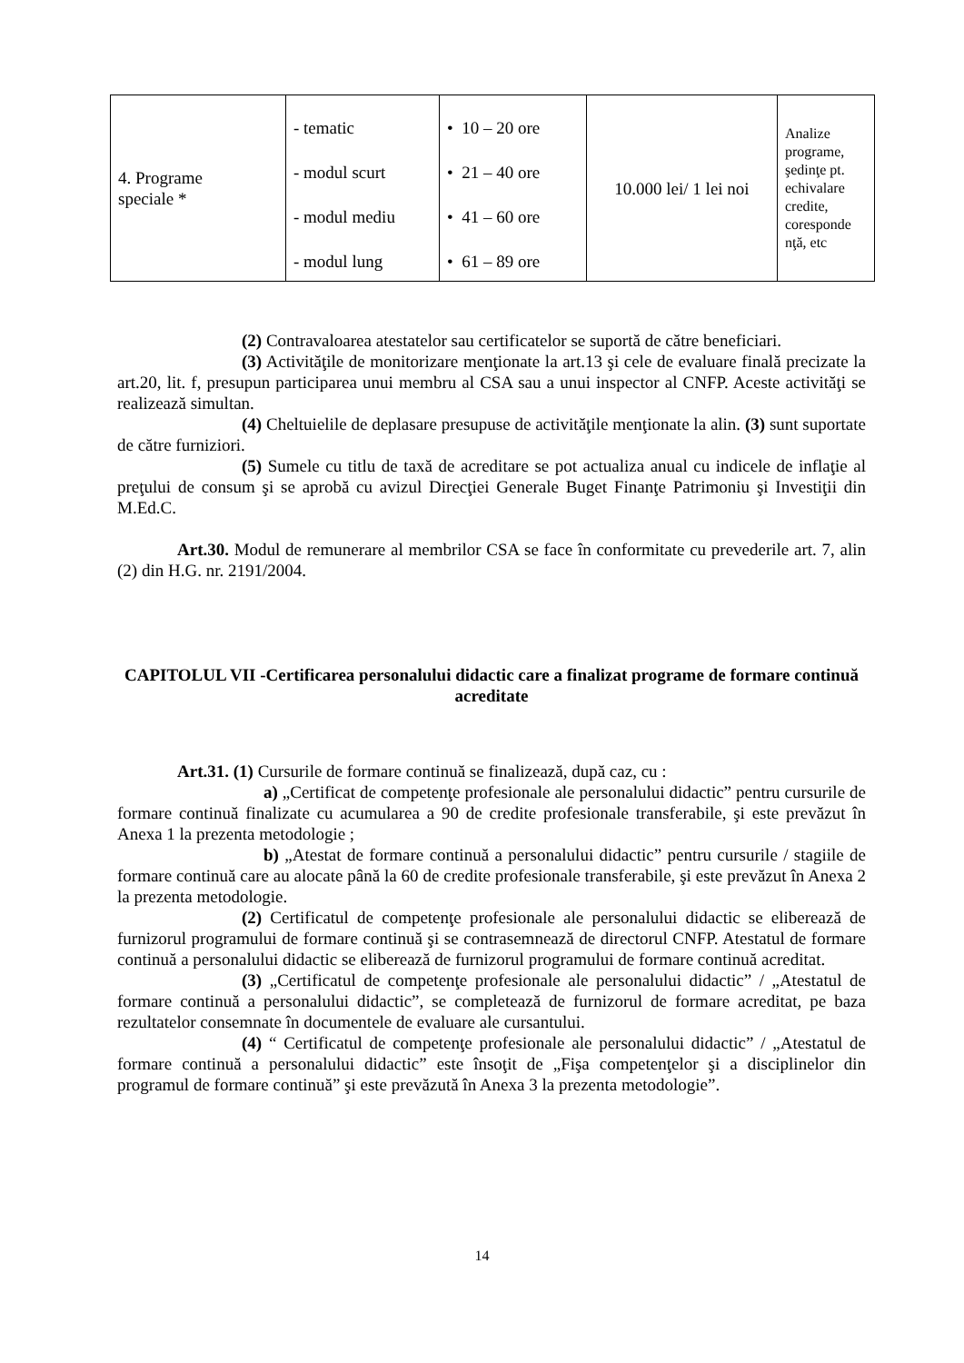| 4. Programe speciale * | - tematic - modul scurt - modul mediu - modul lung | • 10 – 20 ore • 21 – 40 ore • 41 – 60 ore • 61 – 89 ore | 10.000 lei/ 1 lei noi | Analize programe, şedinţe pt. echivalare credite, coresponde nţă, etc |
(2) Contravaloarea atestatelor sau certificatelor se suportă de către beneficiari.
(3) Activităţile de monitorizare menţionate la art.13 şi cele de evaluare finală precizate la art.20, lit. f, presupun participarea unui membru al CSA sau a unui inspector al CNFP. Aceste activităţi se realizează simultan.
(4) Cheltuielile de deplasare presupuse de activităţile menţionate la alin. (3) sunt suportate de către furniziori.
(5) Sumele cu titlu de taxă de acreditare se pot actualiza anual cu indicele de inflaţie al preţului de consum şi se aprobă cu avizul Direcţiei Generale Buget Finanţe Patrimoniu şi Investiţii din M.Ed.C.
Art.30. Modul de remunerare al membrilor CSA se face în conformitate cu prevederile art. 7, alin (2) din H.G. nr. 2191/2004.
CAPITOLUL VII -Certificarea personalului didactic care a finalizat programe de formare continuă acreditate
Art.31. (1) Cursurile de formare continuă se finalizează, după caz, cu :
a) „Certificat de competenţe profesionale ale personalului didactic” pentru cursurile de formare continuă finalizate cu acumularea a 90 de credite profesionale transferabile, şi este prevăzut în Anexa 1 la prezenta metodologie ;
b) „Atestat de formare continuă a personalului didactic” pentru cursurile / stagiile de formare continuă care au alocate până la 60 de credite profesionale transferabile, şi este prevăzut în Anexa 2 la prezenta metodologie.
(2) Certificatul de competenţe profesionale ale personalului didactic se eliberează de furnizorul programului de formare continuă şi se contrasemnează de directorul CNFP. Atestatul de formare continuă a personalului didactic se eliberează de furnizorul programului de formare continuă acreditat.
(3) „Certificatul de competenţe profesionale ale personalului didactic” / „Atestatul de formare continuă a personalului didactic”, se completează de furnizorul de formare acreditat, pe baza rezultatelor consemnate în documentele de evaluare ale cursantului.
(4) “ Certificatul de competenţe profesionale ale personalului didactic” / „Atestatul de formare continuă a personalului didactic” este însoţit de „Fişa competenţelor şi a disciplinelor din programul de formare continuă” şi este prevăzută în Anexa 3 la prezenta metodologie”.
14